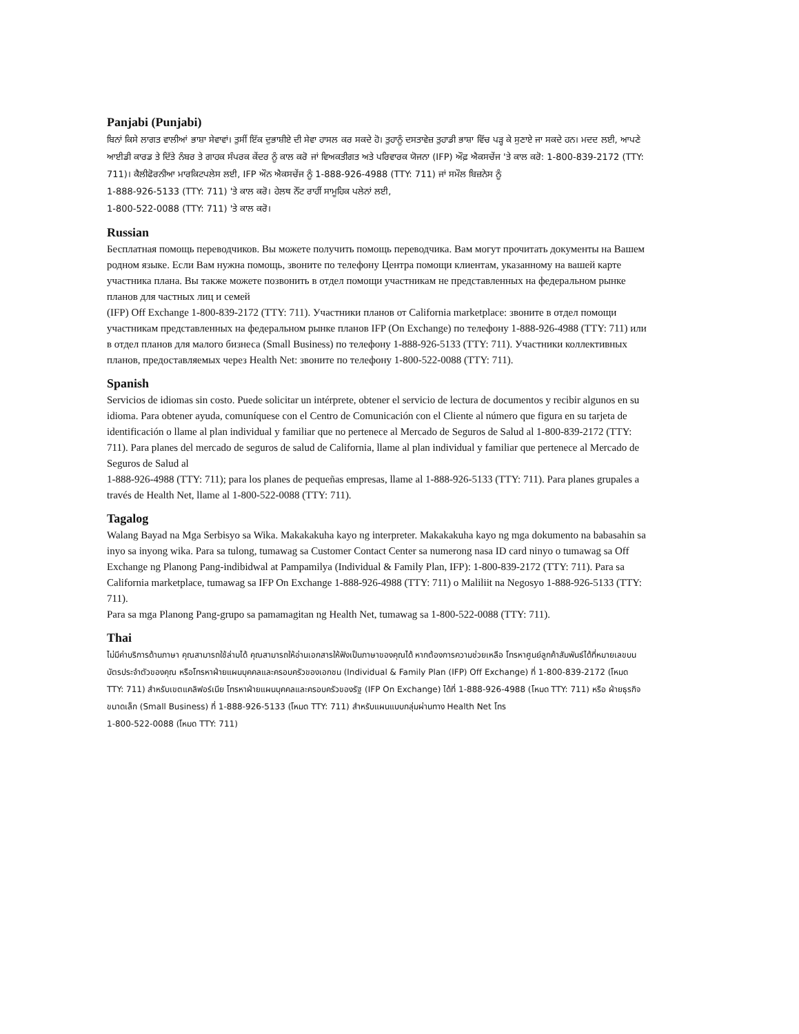Panjabi (Punjabi)
ਬਿਨਾਂ ਕਿਸੇ ਲਾਗਤ ਵਾਲੀਆਂ ਭਾਸ਼ਾ ਸੇਵਾਵਾਂ। ਤੁਸੀਂ ਇੱਕ ਦੁਭਾਸ਼ੀਏ ਦੀ ਸੇਵਾ ਹਾਸਲ ਕਰ ਸਕਦੇ ਹੋ। ਤੁਹਾਨੂੰ ਦਸਤਾਵੇਜ਼ ਤੁਹਾਡੀ ਭਾਸ਼ਾ ਵਿੱਚ ਪੜ੍ਹ ਕੇ ਸੁਣਾਏ ਜਾ ਸਕਦੇ ਹਨ। ਮਦਦ ਲਈ, ਆਪਣੇ ਆਈਡੀ ਕਾਰਡ ਤੇ ਦਿੱਤੇ ਨੰਬਰ ਤੇ ਗਾਹਕ ਸੰਪਰਕ ਕੇਂਦਰ ਨੂੰ ਕਾਲ ਕਰੋ ਜਾਂ ਵਿਅਕਤੀਗਤ ਅਤੇ ਪਰਿਵਾਰਕ ਯੋਜਨਾ (IFP) ਔਫ਼ ਐਕਸਚੇਂਜ 'ਤੇ ਕਾਲ ਕਰੋ: 1-800-839-2172 (TTY: 711)। ਕੈਲੀਫੋਰਨੀਆ ਮਾਰਕਿਟਪਲੇਸ ਲਈ, IFP ਔਨ ਐਕਸਚੇਂਜ ਨੂੰ 1-888-926-4988 (TTY: 711) ਜਾਂ ਸਮੌਲ ਬਿਜ਼ਨੇਸ ਨੂੰ
1-888-926-5133 (TTY: 711) 'ਤੇ ਕਾਲ ਕਰੋ। ਹੇਲਥ ਨੇੱਟ ਰਾਹੀਂ ਸਾਮੂਹਿਕ ਪਲੇਨਾਂ ਲਈ,
1-800-522-0088 (TTY: 711) 'ਤੇ ਕਾਲ ਕਰੋ।
Russian
Бесплатная помощь переводчиков. Вы можете получить помощь переводчика. Вам могут прочитать документы на Вашем родном языке. Если Вам нужна помощь, звоните по телефону Центра помощи клиентам, указанному на вашей карте участника плана. Вы также можете позвонить в отдел помощи участникам не представленных на федеральном рынке планов для частных лиц и семей
(IFP) Off Exchange 1-800-839-2172 (TTY: 711). Участники планов от California marketplace: звоните в отдел помощи участникам представленных на федеральном рынке планов IFP (On Exchange) по телефону 1-888-926-4988 (TTY: 711) или в отдел планов для малого бизнеса (Small Business) по телефону 1-888-926-5133 (TTY: 711). Участники коллективных планов, предоставляемых через Health Net: звоните по телефону 1-800-522-0088 (TTY: 711).
Spanish
Servicios de idiomas sin costo. Puede solicitar un intérprete, obtener el servicio de lectura de documentos y recibir algunos en su idioma. Para obtener ayuda, comuníquese con el Centro de Comunicación con el Cliente al número que figura en su tarjeta de identificación o llame al plan individual y familiar que no pertenece al Mercado de Seguros de Salud al 1-800-839-2172 (TTY: 711). Para planes del mercado de seguros de salud de California, llame al plan individual y familiar que pertenece al Mercado de Seguros de Salud al
1-888-926-4988 (TTY: 711); para los planes de pequeñas empresas, llame al 1-888-926-5133 (TTY: 711). Para planes grupales a través de Health Net, llame al 1-800-522-0088 (TTY: 711).
Tagalog
Walang Bayad na Mga Serbisyo sa Wika. Makakakuha kayo ng interpreter. Makakakuha kayo ng mga dokumento na babasahin sa inyo sa inyong wika. Para sa tulong, tumawag sa Customer Contact Center sa numerong nasa ID card ninyo o tumawag sa Off Exchange ng Planong Pang-indibidwal at Pampamilya (Individual & Family Plan, IFP): 1-800-839-2172 (TTY: 711). Para sa California marketplace, tumawag sa IFP On Exchange 1-888-926-4988 (TTY: 711) o Maliliit na Negosyo 1-888-926-5133 (TTY: 711).
Para sa mga Planong Pang-grupo sa pamamagitan ng Health Net, tumawag sa 1-800-522-0088 (TTY: 711).
Thai
ไม่มีค่าบริการด้านภาษา คุณสามารถใช้ล่ามได้ คุณสามารถให้อ่านเอกสารให้ฟังเป็นภาษาของคุณได้ หากต้องการความช่วยเหลือ โทรหาศูนย์ลูกค้าสัมพันธ์ได้ที่หมายเลขบนบัตรประจำตัวของคุณ หรือโทรหาฝ่ายแผนบุคคลและครอบครัวของเอกชน (Individual & Family Plan (IFP) Off Exchange) ที่ 1-800-839-2172 (โหมด TTY: 711) สำหรับเขตแคลิฟอร์เนีย โทรหาฝ่ายแผนบุคคลและครอบครัวของรัฐ (IFP On Exchange) ได้ที่ 1-888-926-4988 (โหมด TTY: 711) หรือ ฝ่ายธุรกิจขนาดเล็ก (Small Business) ที่ 1-888-926-5133 (โหมด TTY: 711) สำหรับแผนแบบกลุ่มผ่านทาง Health Net โทร
1-800-522-0088 (โหมด TTY: 711)